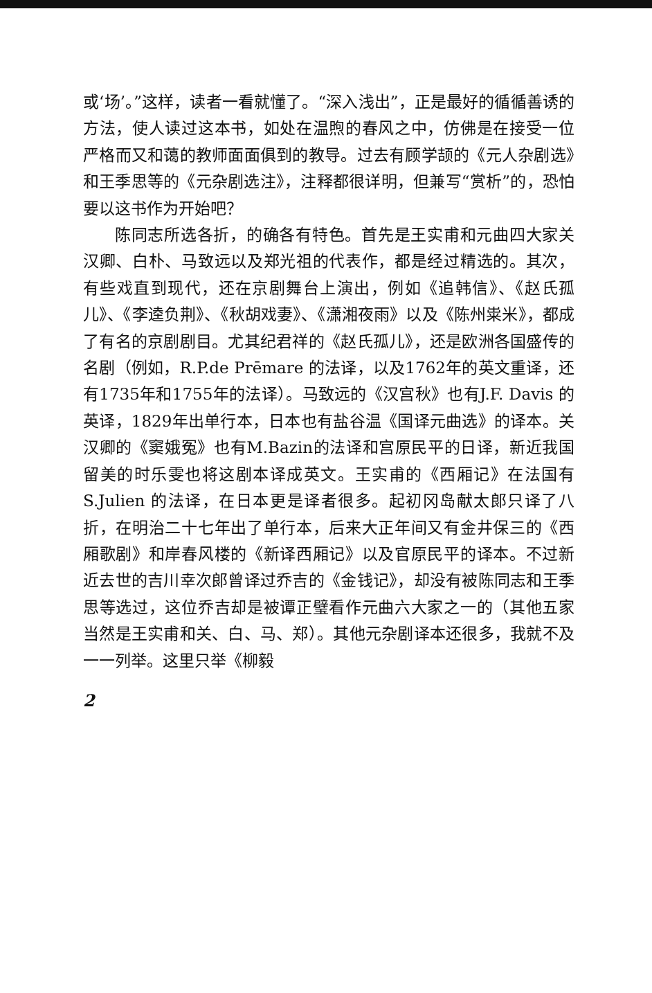或‘场’。”这样，读者一看就懂了。“深入浅出”，正是最好的循循善诱的方法，使人读过这本书，如处在温煦的春风之中，仿佛是在接受一位严格而又和蔼的教师面面俱到的教导。过去有顾学颉的《元人杂剧选》和王季思等的《元杂剧选注》，注释都很详明，但兼写“赏析”的，恐怕要以这书作为开始吧？
陈同志所选各折，的确各有特色。首先是王实甫和元曲四大家关汉卿、白朴、马致远以及郑光祖的代表作，都是经过精选的。其次，有些戏直到现代，还在京剧舞台上演出，例如《追韩信》、《赵氏孤儿》、《李逵负荆》、《秋胡戏妻》、《潇湘夜雨》以及《陈州粜米》，都成了有名的京剧剧目。尤其纪君祥的《赵氏孤儿》，还是欧洲各国盛传的名剧（例如，R.P.de Prēmare 的法译，以及1762年的英文重译，还有1735年和1755年的法译）。马致远的《汉宫秋》也有J.F. Davis 的英译，1829年出单行本，日本也有盐谷温《国译元曲选》的译本。关汉卿的《窦娥冤》也有M.Bazin的法译和宫原民平的日译，新近我国留美的时乐雯也将这剧本译成英文。王实甫的《西厢记》在法国有 S.Julien 的法译，在日本更是译者很多。起初冈岛献太郎只译了八折，在明治二十七年出了单行本，后来大正年间又有金井保三的《西厢歌剧》和岸春风楼的《新译西厢记》以及官原民平的译本。不过新近去世的吉川幸次郎曾译过乔吉的《金钱记》，却没有被陈同志和王季思等选过，这位乔吉却是被谭正璧看作元曲六大家之一的（其他五家当然是王实甫和关、白、马、郑）。其他元杂剧译本还很多，我就不及一一列举。这里只举《柳毅
2